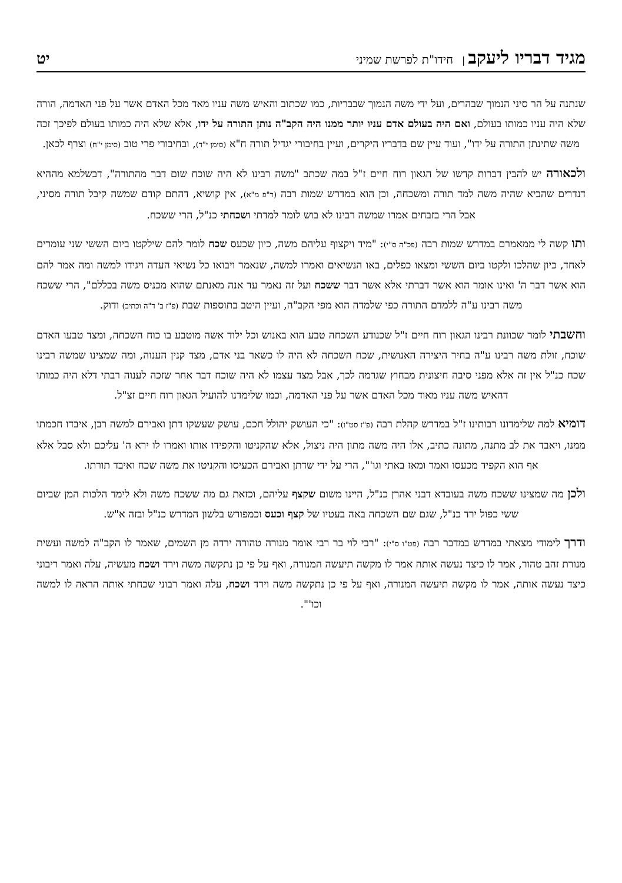מגיד דבריו ליעקב | חידו"ת לפרשת שמיני
יט
שנתנה על הר סיני הנמוך שבהרים, ועל ידי משה הנמוך שבבריות, כמו שכתוב והאיש משה עניו מאד מכל האדם אשר על פני האדמה, הורה שלא היה עניו כמותו בעולם, ואם היה בעולם אדם עניו יותר ממנו היה הקב"ה נותן התורה על ידו, אלא שלא היה כמותו בעולם לפיכך זכה משה שתינתן התורה על ידו", ועוד עיין שם בדבריו היקרים, ועיין בחיבורי יגדיל תורה ח"א (סימן י"ד), ובחיבורי פרי טוב (סימן י"ח) וצרף לכאן.
ולכאורה יש להבין דברות קדשו של הגאון רוח חיים ז"ל במה שכתב "משה רבינו לא היה שוכח שום דבר מהתורה", דבשלמא מההיא דנדרים שהביא שהיה משה למד תורה ומשכחה, וכן הוא במדרש שמות רבה (ר"פ מ"א), אין קושיא, דהתם קודם שמשה קיבל תורה מסיני, אבל הרי בזבחים אמרו שמשה רבינו לא בוש לומר למדתי ושכחתי כנ"ל, הרי ששכח.
ותו קשה לי ממאמרם במדרש שמות רבה (פכ"ה ס"י): "מיד ויקצוף עליהם משה, כיון שכעס שכח לומר להם שילקטו ביום הששי שני עומרים לאחד, כיון שהלכו ולקטו ביום הששי ומצאו כפלים, באו הנשיאים ואמרו למשה, שנאמר ויבואו כל נשיאי העדה ויגידו למשה ומה אמר להם הוא אשר דבר ה' ואינו אומר הוא אשר דברתי אלא אשר דבר ששכח ועל זה נאמר עד אנה מאנתם שהוא מכניס משה בכללם", הרי ששכח משה רבינו ע"ה ללמדם התורה כפי שלמדה הוא מפי הקב"ה, ועיין היטב בתוספות שבת (פ"ז ב' ד"ה וכתיב) ודוק.
וחשבתי לומר שכוונת רבינו הגאון רוח חיים ז"ל שכנודע השכחה טבע הוא באנוש וכל ילוד אשה מוטבע בו כוח השכחה, ומצד טבעו האדם שוכח, זולת משה רבינו ע"ה בחיר היצירה האנושית, שכח השכחה לא היה לו כשאר בני אדם, מצד קנין הענוה, ומה שמצינו שמשה רבינו שכח כנ"ל אין זה אלא מפני סיבה חיצונית מבחוץ שגרמה לכך, אבל מצד עצמו לא היה שוכח דבר אחר שזכה לענוה רבתי דלא היה כמותו דהאיש משה עניו מאוד מכל האדם אשר על פני האדמה, וכמו שלימדנו להועיל הגאון רוח חיים זצ"ל.
דומיא למה שלימדונו רבותינו ז"ל במדרש קהלת רבה (פ"ז סט"ו): "כי העושק יהולל חכם, עושק שעשקו דתן ואבירם למשה רבן, איבדו חכמתו ממנו, ויאבד את לב מתנה, מתונה כתיב, אלו היה משה מתון היה ניצול, אלא שהקניטו והקפידו אותו ואמרו לו ירא ה' עליכם ולא סבל אלא אף הוא הקפיד מכעסו ואמר ומאז באתי וגו'", הרי על ידי שדתן ואבירם הכעיסו והקניטו את משה שכח ואיבד תורתו.
ולכן מה שמצינו ששכח משה בעובדא דבני אהרן כנ"ל, היינו משום שקצף עליהם, וכזאת גם מה ששכח משה ולא לימד הלכות המן שביום ששי כפול ירד כנ"ל, שגם שם השכחה באה בעטיו של קצף וכעס וכמפורש בלשון המדרש כנ"ל ובזה א"ש.
ודרך לימודי מצאתי במדרש במדבר רבה (פט"ו ס"י): "רבי לוי בר רבי אומר מנורה טהורה ירדה מן השמים, שאמר לו הקב"ה למשה ועשית מנורת זהב טהור, אמר לו כיצד נעשה אותה אמר לו מקשה תיעשה המנורה, ואף על פי כן נתקשה משה וירד ושכח מעשיה, עלה ואמר ריבוני כיצד נעשה אותה, אמר לו מקשה תיעשה המנורה, ואף על פי כן נתקשה משה וירד ושכח, עלה ואמר רבוני שכחתי אותה הראה לו למשה וכו'".